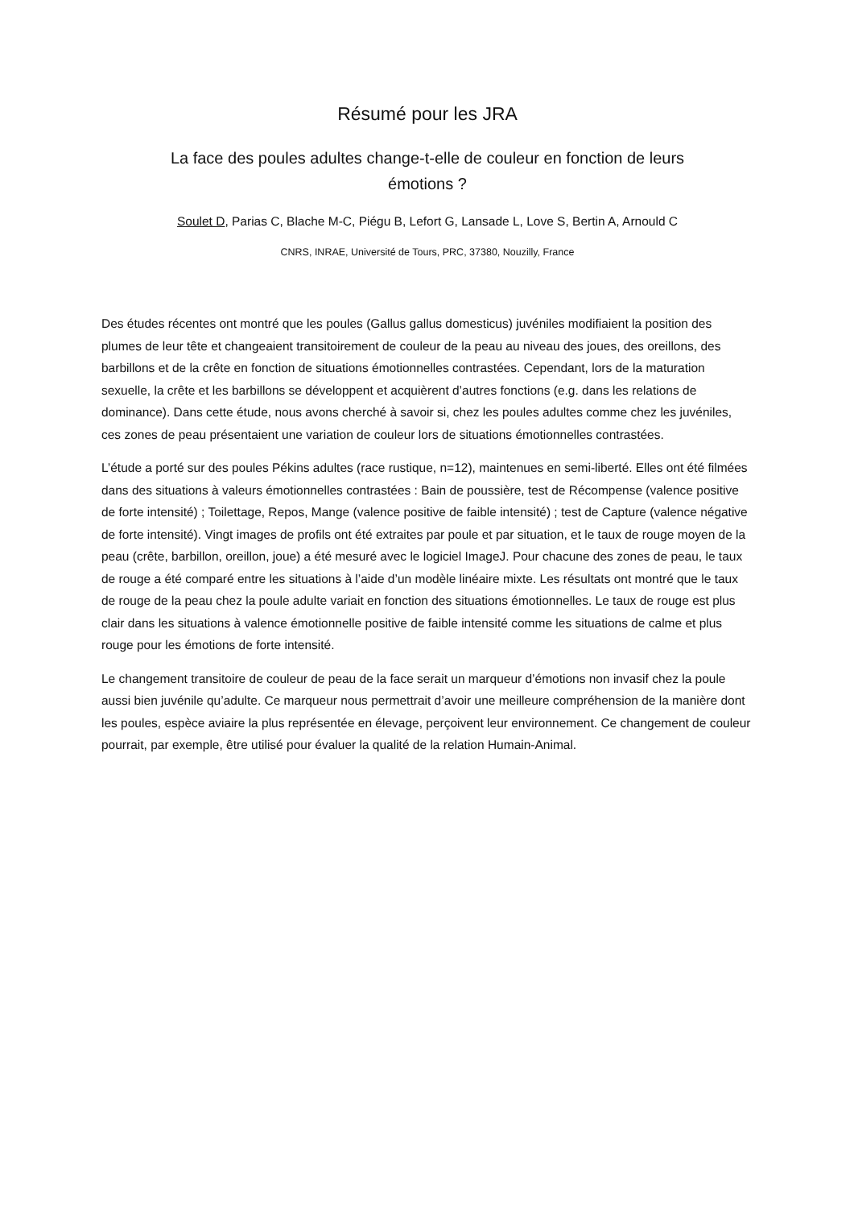Résumé pour les JRA
La face des poules adultes change-t-elle de couleur en fonction de leurs
émotions ?
Soulet D, Parias C, Blache M-C, Piégu B, Lefort G, Lansade L, Love S, Bertin A, Arnould C
CNRS, INRAE, Université de Tours, PRC, 37380, Nouzilly, France
Des études récentes ont montré que les poules (Gallus gallus domesticus) juvéniles modifiaient la position des plumes de leur tête et changeaient transitoirement de couleur de la peau au niveau des joues, des oreillons, des barbillons et de la crête en fonction de situations émotionnelles contrastées. Cependant, lors de la maturation sexuelle, la crête et les barbillons se développent et acquièrent d’autres fonctions (e.g. dans les relations de dominance). Dans cette étude, nous avons cherché à savoir si, chez les poules adultes comme chez les juvéniles, ces zones de peau présentaient une variation de couleur lors de situations émotionnelles contrastées.
L’étude a porté sur des poules Pékins adultes (race rustique, n=12), maintenues en semi-liberté. Elles ont été filmées dans des situations à valeurs émotionnelles contrastées : Bain de poussière, test de Récompense (valence positive de forte intensité) ; Toilettage, Repos, Mange (valence positive de faible intensité) ; test de Capture (valence négative de forte intensité). Vingt images de profils ont été extraites par poule et par situation, et le taux de rouge moyen de la peau (crête, barbillon, oreillon, joue) a été mesuré avec le logiciel ImageJ. Pour chacune des zones de peau, le taux de rouge a été comparé entre les situations à l’aide d’un modèle linéaire mixte. Les résultats ont montré que le taux de rouge de la peau chez la poule adulte variait en fonction des situations émotionnelles. Le taux de rouge est plus clair dans les situations à valence émotionnelle positive de faible intensité comme les situations de calme et plus rouge pour les émotions de forte intensité.
Le changement transitoire de couleur de peau de la face serait un marqueur d’émotions non invasif chez la poule aussi bien juvénile qu’adulte. Ce marqueur nous permettrait d’avoir une meilleure compréhension de la manière dont les poules, espèce aviaire la plus représentée en élevage, perçoivent leur environnement. Ce changement de couleur pourrait, par exemple, être utilisé pour évaluer la qualité de la relation Humain-Animal.